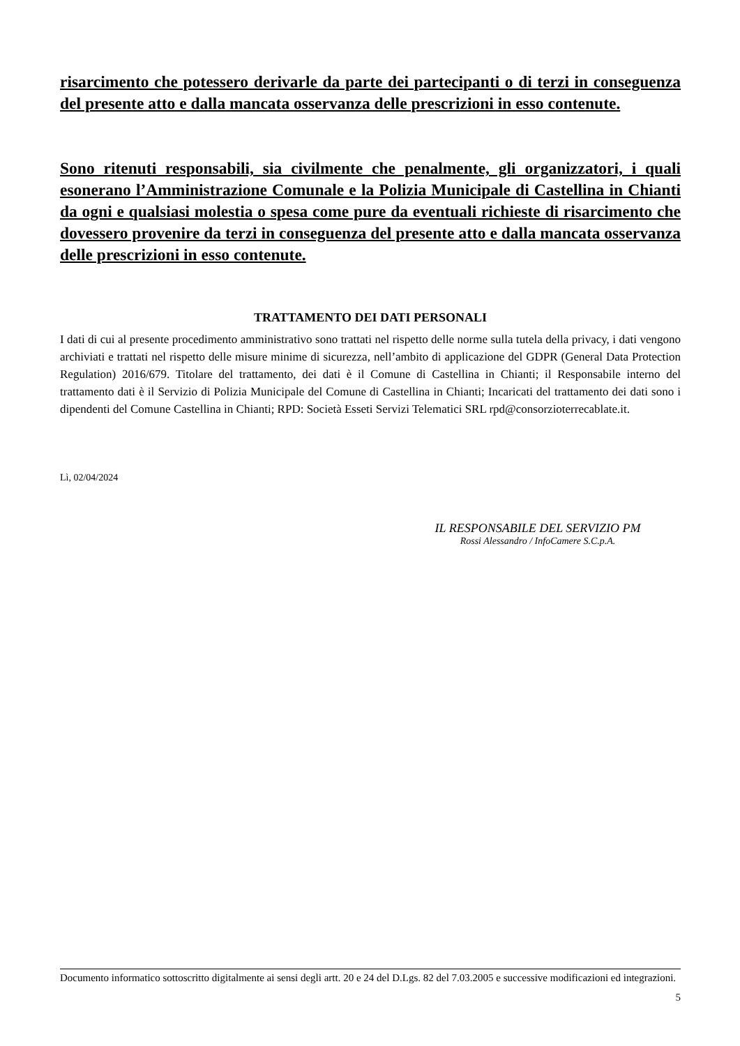risarcimento che potessero derivarle da parte dei partecipanti o di terzi in conseguenza del presente atto e dalla mancata osservanza delle prescrizioni in esso contenute.
Sono ritenuti responsabili, sia civilmente che penalmente, gli organizzatori, i quali esonerano l’Amministrazione Comunale e la Polizia Municipale di Castellina in Chianti da ogni e qualsiasi molestia o spesa come pure da eventuali richieste di risarcimento che dovessero provenire da terzi in conseguenza del presente atto e dalla mancata osservanza delle prescrizioni in esso contenute.
TRATTAMENTO DEI DATI PERSONALI
I dati di cui al presente procedimento amministrativo sono trattati nel rispetto delle norme sulla tutela della privacy, i dati vengono archiviati e trattati nel rispetto delle misure minime di sicurezza, nell’ambito di applicazione del GDPR (General Data Protection Regulation) 2016/679. Titolare del trattamento, dei dati è il Comune di Castellina in Chianti; il Responsabile interno del trattamento dati è il Servizio di Polizia Municipale del Comune di Castellina in Chianti; Incaricati del trattamento dei dati sono i dipendenti del Comune Castellina in Chianti; RPD: Società Esseti Servizi Telematici SRL rpd@consorzioterrecablate.it.
Lì, 02/04/2024
IL RESPONSABILE DEL SERVIZIO PM
Rossi Alessandro / InfoCamere S.C.p.A.
Documento informatico sottoscritto digitalmente ai sensi degli artt. 20 e 24 del D.Lgs. 82 del 7.03.2005 e successive modificazioni ed integrazioni.
5